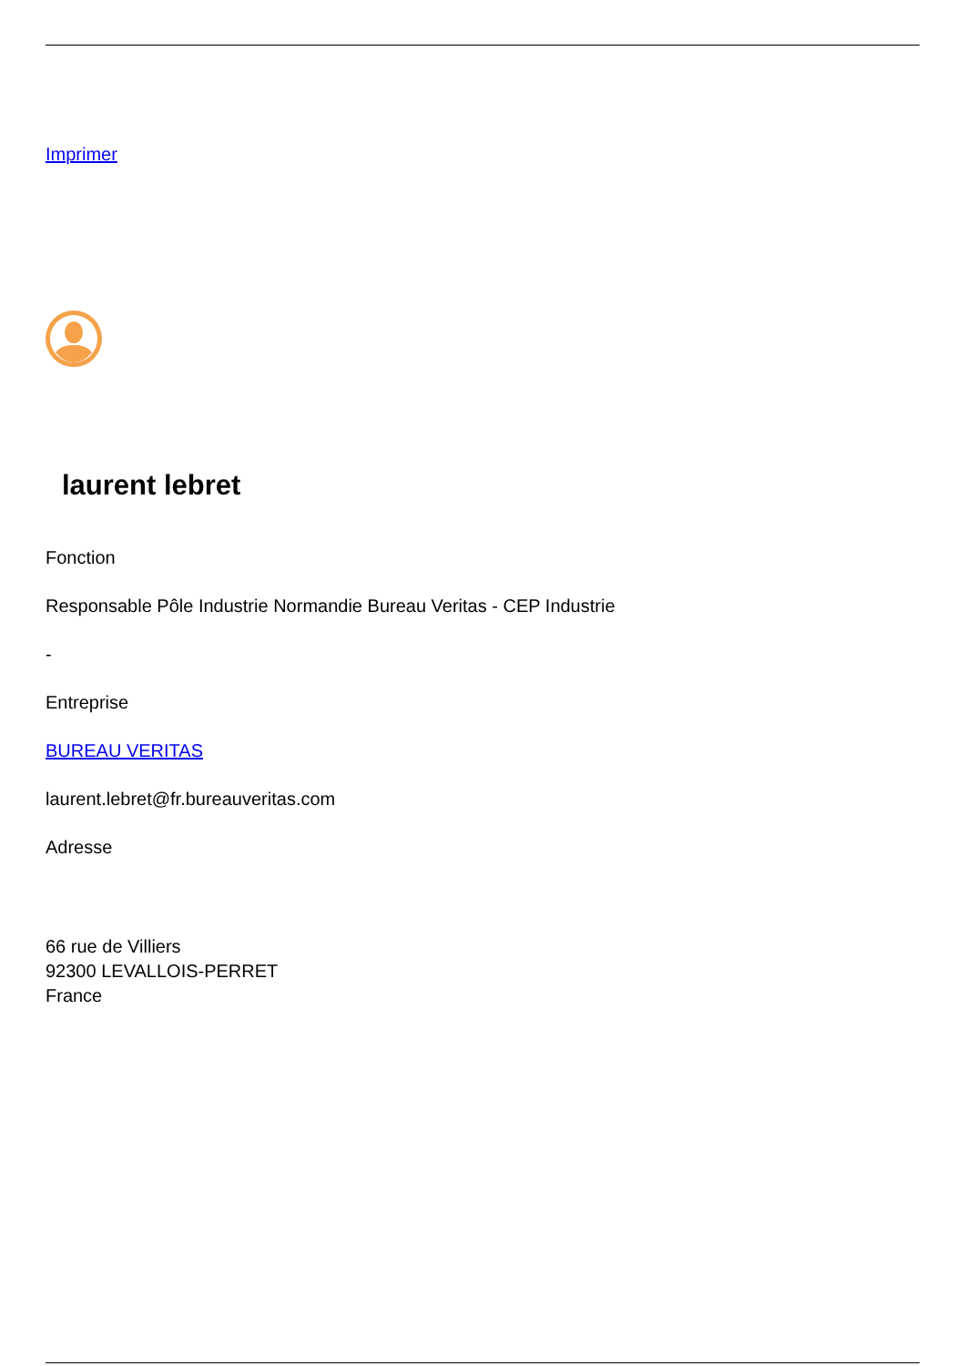Imprimer
laurent lebret
Fonction
Responsable Pôle Industrie Normandie Bureau Veritas - CEP Industrie
-
Entreprise
BUREAU VERITAS
laurent.lebret@fr.bureauveritas.com
Adresse
66 rue de Villiers
92300 LEVALLOIS-PERRET
France